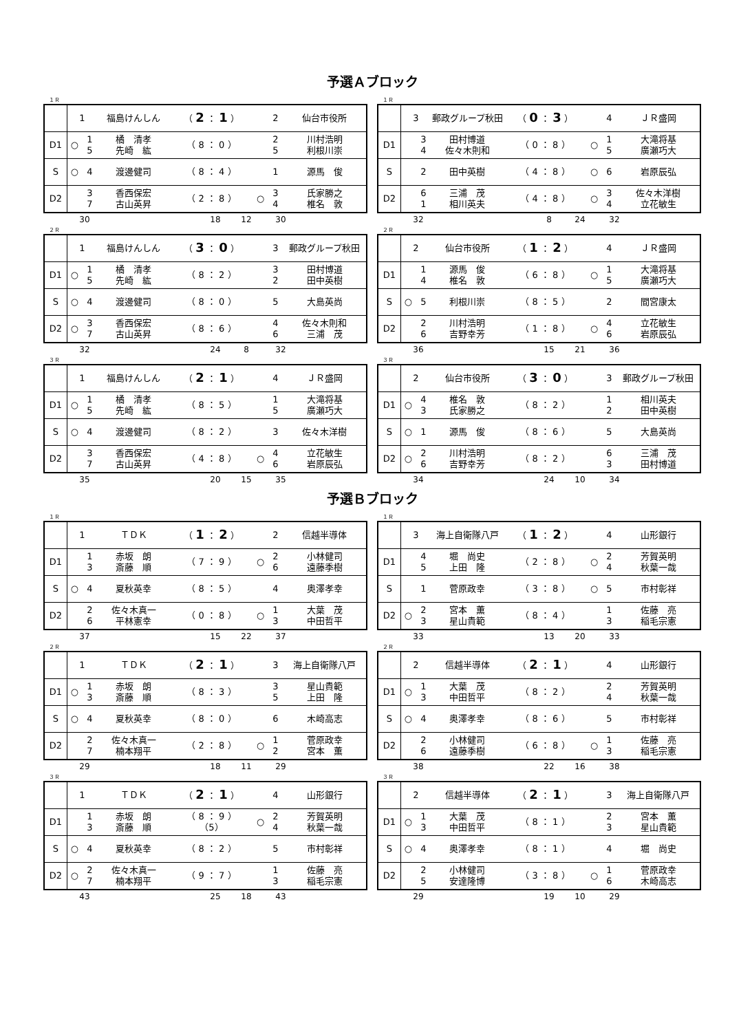予選Ａブロック
１Ｒ
| | 1 | | 福島けんしん | （ 2 ： 1 ） | | 2 | 仙台市役所 |
| D1 | ○ | 1 5 | 橘 清孝 先崎 紘 | （ 8 ： 0 ） | | 2 5 | 川村浩明 利根川崇 |
| S | ○ | 4 | 渡邊健司 | （ 8 ： 4 ） | | 1 | 源馬 俊 |
| D2 | | 3 7 | 香西保宏 古山英昇 | （ 2 ： 8 ） | ○ | 3 4 | 氏家勝之 椎名 敦 |
30 18 12 30
１Ｒ
| | 3 | | 郵政グループ秋田 | （ 0 ： 3 ） | | 4 | ＪＲ盛岡 |
| D1 | | 3 4 | 田村博道 佐々木則和 | （ 0 ： 8 ） | ○ | 1 5 | 大滝将基 廣瀬巧大 |
| S | | 2 | 田中英樹 | （ 4 ： 8 ） | ○ | 6 | 岩原辰弘 |
| D2 | | 6 1 | 三浦 茂 相川英夫 | （ 4 ： 8 ） | ○ | 3 4 | 佐々木洋樹 立花敏生 |
32 8 24 32
２Ｒ
| | 1 | | 福島けんしん | （ 3 ： 0 ） | | 3 | 郵政グループ秋田 |
| D1 | ○ | 1 5 | 橘 清孝 先崎 紘 | （ 8 ： 2 ） | | 3 2 | 田村博道 田中英樹 |
| S | ○ | 4 | 渡邊健司 | （ 8 ： 0 ） | | 5 | 大島英尚 |
| D2 | ○ | 3 7 | 香西保宏 古山英昇 | （ 8 ： 6 ） | | 4 6 | 佐々木則和 三浦 茂 |
32 24 8 32
２Ｒ
| | 2 | | 仙台市役所 | （ 1 ： 2 ） | | 4 | ＪＲ盛岡 |
| D1 | | 1 4 | 源馬 俊 椎名 敦 | （ 6 ： 8 ） | ○ | 1 5 | 大滝将基 廣瀬巧大 |
| S | ○ | 5 | 利根川崇 | （ 8 ： 5 ） | | 2 | 間宮康太 |
| D2 | | 2 6 | 川村浩明 吉野幸芳 | （ 1 ： 8 ） | ○ | 4 6 | 立花敏生 岩原辰弘 |
36 15 21 36
３Ｒ
| | 1 | | 福島けんしん | （ 2 ： 1 ） | | 4 | ＪＲ盛岡 |
| D1 | ○ | 1 5 | 橘 清孝 先崎 紘 | （ 8 ： 5 ） | | 1 5 | 大滝将基 廣瀬巧大 |
| S | ○ | 4 | 渡邊健司 | （ 8 ： 2 ） | | 3 | 佐々木洋樹 |
| D2 | | 3 7 | 香西保宏 古山英昇 | （ 4 ： 8 ） | ○ | 4 6 | 立花敏生 岩原辰弘 |
35 20 15 35
３Ｒ
| | 2 | | 仙台市役所 | （ 3 ： 0 ） | | 3 | 郵政グループ秋田 |
| D1 | ○ | 4 3 | 椎名 敦 氏家勝之 | （ 8 ： 2 ） | | 1 2 | 相川英夫 田中英樹 |
| S | ○ | 1 | 源馬 俊 | （ 8 ： 6 ） | | 5 | 大島英尚 |
| D2 | ○ | 2 6 | 川村浩明 吉野幸芳 | （ 8 ： 2 ） | | 6 3 | 三浦 茂 田村博道 |
34 24 10 34
予選Ｂブロック
１Ｒ
| | 1 | | ＴＤＫ | （ 1 ： 2 ） | | 2 | 信越半導体 |
| D1 | | 1 3 | 赤坂 朗 斎藤 順 | （ 7 ： 9 ） | ○ | 2 6 | 小林健司 遠藤季樹 |
| S | ○ | 4 | 夏秋英幸 | （ 8 ： 5 ） | | 4 | 奥澤孝幸 |
| D2 | | 2 6 | 佐々木真一 平林憲幸 | （ 0 ： 8 ） | ○ | 1 3 | 大葉 茂 中田哲平 |
37 15 22 37
１Ｒ
| | 3 | | 海上自衛隊八戸 | （ 1 ： 2 ） | | 4 | 山形銀行 |
| D1 | | 4 5 | 堀 尚史 上田 隆 | （ 2 ： 8 ） | ○ | 2 4 | 芳賀英明 秋葉一哉 |
| S | | 1 | 菅原政幸 | （ 3 ： 8 ） | ○ | 5 | 市村彰祥 |
| D2 | ○ | 2 3 | 宮本 薫 星山貴範 | （ 8 ： 4 ） | | 1 3 | 佐藤 亮 稲毛宗憲 |
33 13 20 33
２Ｒ
| | 1 | | ＴＤＫ | （ 2 ： 1 ） | | 3 | 海上自衛隊八戸 |
| D1 | ○ | 1 3 | 赤坂 朗 斎藤 順 | （ 8 ： 3 ） | | 3 5 | 星山貴範 上田 隆 |
| S | ○ | 4 | 夏秋英幸 | （ 8 ： 0 ） | | 6 | 木崎高志 |
| D2 | | 2 7 | 佐々木真一 楠本翔平 | （ 2 ： 8 ） | ○ | 1 2 | 菅原政幸 宮本 薫 |
29 18 11 29
２Ｒ
| | 2 | | 信越半導体 | （ 2 ： 1 ） | | 4 | 山形銀行 |
| D1 | ○ | 1 3 | 大葉 茂 中田哲平 | （ 8 ： 2 ） | | 2 4 | 芳賀英明 秋葉一哉 |
| S | ○ | 4 | 奥澤孝幸 | （ 8 ： 6 ） | | 5 | 市村彰祥 |
| D2 | | 2 6 | 小林健司 遠藤季樹 | （ 6 ： 8 ） | ○ | 1 3 | 佐藤 亮 稲毛宗憲 |
38 22 16 38
３Ｒ
| | 1 | | ＴＤＫ | （ 2 ： 1 ） | | 4 | 山形銀行 |
| D1 | | 1 3 | 赤坂 朗 斎藤 順 | （ 8 ： 9 ） （5） | ○ | 2 4 | 芳賀英明 秋葉一哉 |
| S | ○ | 4 | 夏秋英幸 | （ 8 ： 2 ） | | 5 | 市村彰祥 |
| D2 | ○ | 2 7 | 佐々木真一 楠本翔平 | （ 9 ： 7 ） | | 1 3 | 佐藤 亮 稲毛宗憲 |
43 25 18 43
３Ｒ
| | 2 | | 信越半導体 | （ 2 ： 1 ） | | 3 | 海上自衛隊八戸 |
| D1 | ○ | 1 3 | 大葉 茂 中田哲平 | （ 8 ： 1 ） | | 2 3 | 宮本 薫 星山貴範 |
| S | ○ | 4 | 奥澤孝幸 | （ 8 ： 1 ） | | 4 | 堀 尚史 |
| D2 | | 2 5 | 小林健司 安達隆博 | （ 3 ： 8 ） | ○ | 1 6 | 菅原政幸 木崎高志 |
29 19 10 29